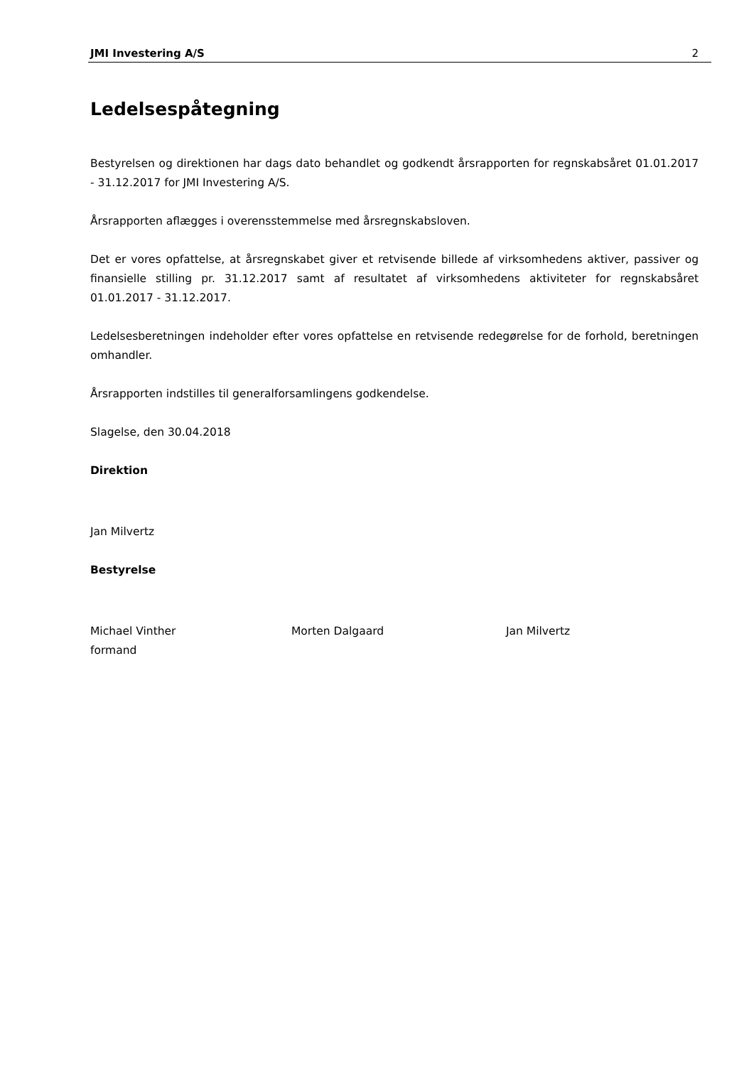JMI Investering A/S 2
Ledelsespåtegning
Bestyrelsen og direktionen har dags dato behandlet og godkendt årsrapporten for regnskabsåret 01.01.2017 - 31.12.2017 for JMI Investering A/S.
Årsrapporten aflægges i overensstemmelse med årsregnskabsloven.
Det er vores opfattelse, at årsregnskabet giver et retvisende billede af virksomhedens aktiver, passiver og finansielle stilling pr. 31.12.2017 samt af resultatet af virksomhedens aktiviteter for regnskabsåret 01.01.2017 - 31.12.2017.
Ledelsesberetningen indeholder efter vores opfattelse en retvisende redegørelse for de forhold, beretningen omhandler.
Årsrapporten indstilles til generalforsamlingens godkendelse.
Slagelse, den 30.04.2018
Direktion
Jan Milvertz
Bestyrelse
Michael Vinther
formand
Morten Dalgaard Jan Milvertz